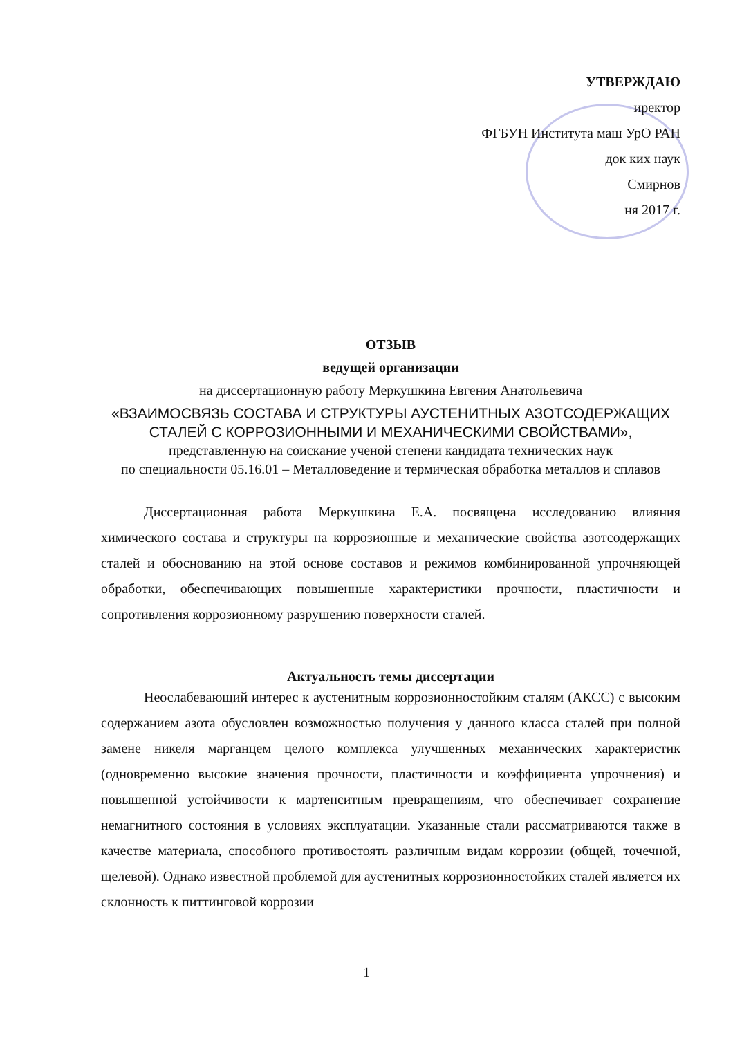УТВЕРЖДАЮ
иректор
ФГБУН Института маш УрО РАН
док ких наук
Смирнов
ня 2017 г.
ОТЗЫВ
ведущей организации
на диссертационную работу Меркушкина Евгения Анатольевича
«ВЗАИМОСВЯЗЬ СОСТАВА И СТРУКТУРЫ АУСТЕНИТНЫХ АЗОТСОДЕРЖАЩИХ СТАЛЕЙ С КОРРОЗИОННЫМИ И МЕХАНИЧЕСКИМИ СВОЙСТВАМИ»,
представленную на соискание ученой степени кандидата технических наук
по специальности 05.16.01 – Металловедение и термическая обработка металлов и сплавов
Диссертационная работа Меркушкина Е.А. посвящена исследованию влияния химического состава и структуры на коррозионные и механические свойства азотсодержащих сталей и обоснованию на этой основе составов и режимов комбинированной упрочняющей обработки, обеспечивающих повышенные характеристики прочности, пластичности и сопротивления коррозионному разрушению поверхности сталей.
Актуальность темы диссертации
Неослабевающий интерес к аустенитным коррозионностойким сталям (АКСС) с высоким содержанием азота обусловлен возможностью получения у данного класса сталей при полной замене никеля марганцем целого комплекса улучшенных механических характеристик (одновременно высокие значения прочности, пластичности и коэффициента упрочнения) и повышенной устойчивости к мартенситным превращениям, что обеспечивает сохранение немагнитного состояния в условиях эксплуатации. Указанные стали рассматриваются также в качестве материала, способного противостоять различным видам коррозии (общей, точечной, щелевой). Однако известной проблемой для аустенитных коррозионностойких сталей является их склонность к питтинговой коррозии
1